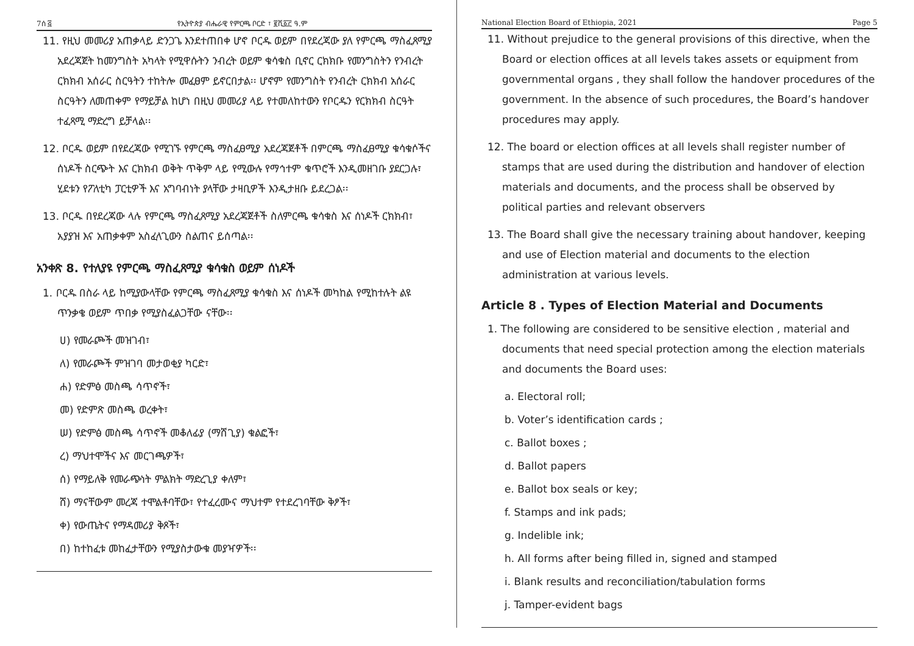7ሰ ፭ የኢትዮጵያ ብሔራዊ የምርጫ ቦርድ ፣ ፪ሺ፩፫ ዓ.ም
11. የዚህ መመሪያ አጠቃላይ ድንጋጌ እንደተጠበቀ ሆኖ ቦርዱ ወይም በየደረጃው ያለ የምርጫ ማስፈጸሚያ አደረጃጀት ከመንግስት አካላት የሚዋሱትን ንብረት ወይም ቁሳቁስ ቢኖር ርክክቡ የመንግስትን የንብረት ርክክብ አሰራር ስርዓትን ተከትሎ መፈፀም ይኖርበታል፡፡ ሆኖም የመንግስት የንብረት ርክክብ አሰራር ስርዓትን ለመጠቀም የማይቻል ከሆነ በዚህ መመሪያ ላይ የተመለከተውን የቦርዱን የርክክብ ስርዓት ተፈጻሚ ማድረግ ይቻላል፡፡
12. ቦርዱ ወይም በየደረጃው የሚገኙ የምርጫ ማስፈፀሚያ አደረጃጀቶች በምርጫ ማስፈፀሚያ ቁሳቁሶችና ሰነዶች ስርጭት እና ርክክብ ወቅት ጥቅም ላይ የሚውሉ የማኅተም ቁጥሮች እንዲመዘገቡ ያደርጋሉ፣ ሂደቱን የፖለቲካ ፓርቲዎች እና አግባብነት ያላቸው ታዛቢዎች እንዲታዘቡ ይደረጋል፡፡
13. ቦርዱ በየደረጃው ላሉ የምርጫ ማስፈጸሚያ አደረጃጀቶች ስለምርጫ ቁሳቁስ እና ሰነዶች ርክክብ፣ አያያዝ እና አጠቃቀም አስፈላጊውን ስልጠና ይሰጣል፡፡
አንቀጽ 8. የተለያዩ የምርጫ ማስፈጸሚያ ቁሳቁስ ወይም ሰነዶች
1. ቦርዱ በስራ ላይ ከሚያውላቸው የምርጫ ማስፈጸሚያ ቁሳቁስ እና ሰነዶች መካከል የሚከተሉት ልዩ ጥንቃቄ ወይም ጥበቃ የሚያስፈልጋቸው ናቸው፡፡
ሀ) የመራጮች መዝገብ፣
ለ) የመራጮች ምዝገባ መታወቂያ ካርድ፣
ሐ) የድምፅ መስጫ ሳጥኖች፣
መ) የድምጽ መስጫ ወረቀት፣
ሠ) የድምፅ መስጫ ሳጥኖች መቆለፊያ (ማሸጊያ) ቁልፎች፣
ረ) ማህተሞችና እና መርገጫዎች፣
ሰ) የማይለቅ የመራጭነት ምልክት ማድረጊያ ቀለም፣
ሸ) ማናቸውም መረጃ ተሞልቶባቸው፣ የተፈረሙና ማህተም የተደረገባቸው ቅፆች፣
ቀ) የውጤትና የማዳመሪያ ቅጾች፣
በ) ከተከፈቱ መከፈታቸውን የሚያስታውቁ መያዣዎች፡፡
National Election Board of Ethiopia, 2021 Page 5
11. Without prejudice to the general provisions of this directive, when the Board or election offices at all levels takes assets or equipment from governmental organs , they shall follow the handover procedures of the government. In the absence of such procedures, the Board’s handover procedures may apply.
12. The board or election offices at all levels shall register number of stamps that are used during the distribution and handover of election materials and documents, and the process shall be observed by political parties and relevant observers
13. The Board shall give the necessary training about handover, keeping and use of Election material and documents to the election administration at various levels.
Article 8 . Types of Election Material and Documents
1. The following are considered to be sensitive election , material and documents that need special protection among the election materials and documents the Board uses:
a. Electoral roll;
b. Voter’s identification cards ;
c. Ballot boxes ;
d. Ballot papers
e. Ballot box seals or key;
f. Stamps and ink pads;
g. Indelible ink;
h. All forms after being filled in, signed and stamped
i. Blank results and reconciliation/tabulation forms
j. Tamper-evident bags